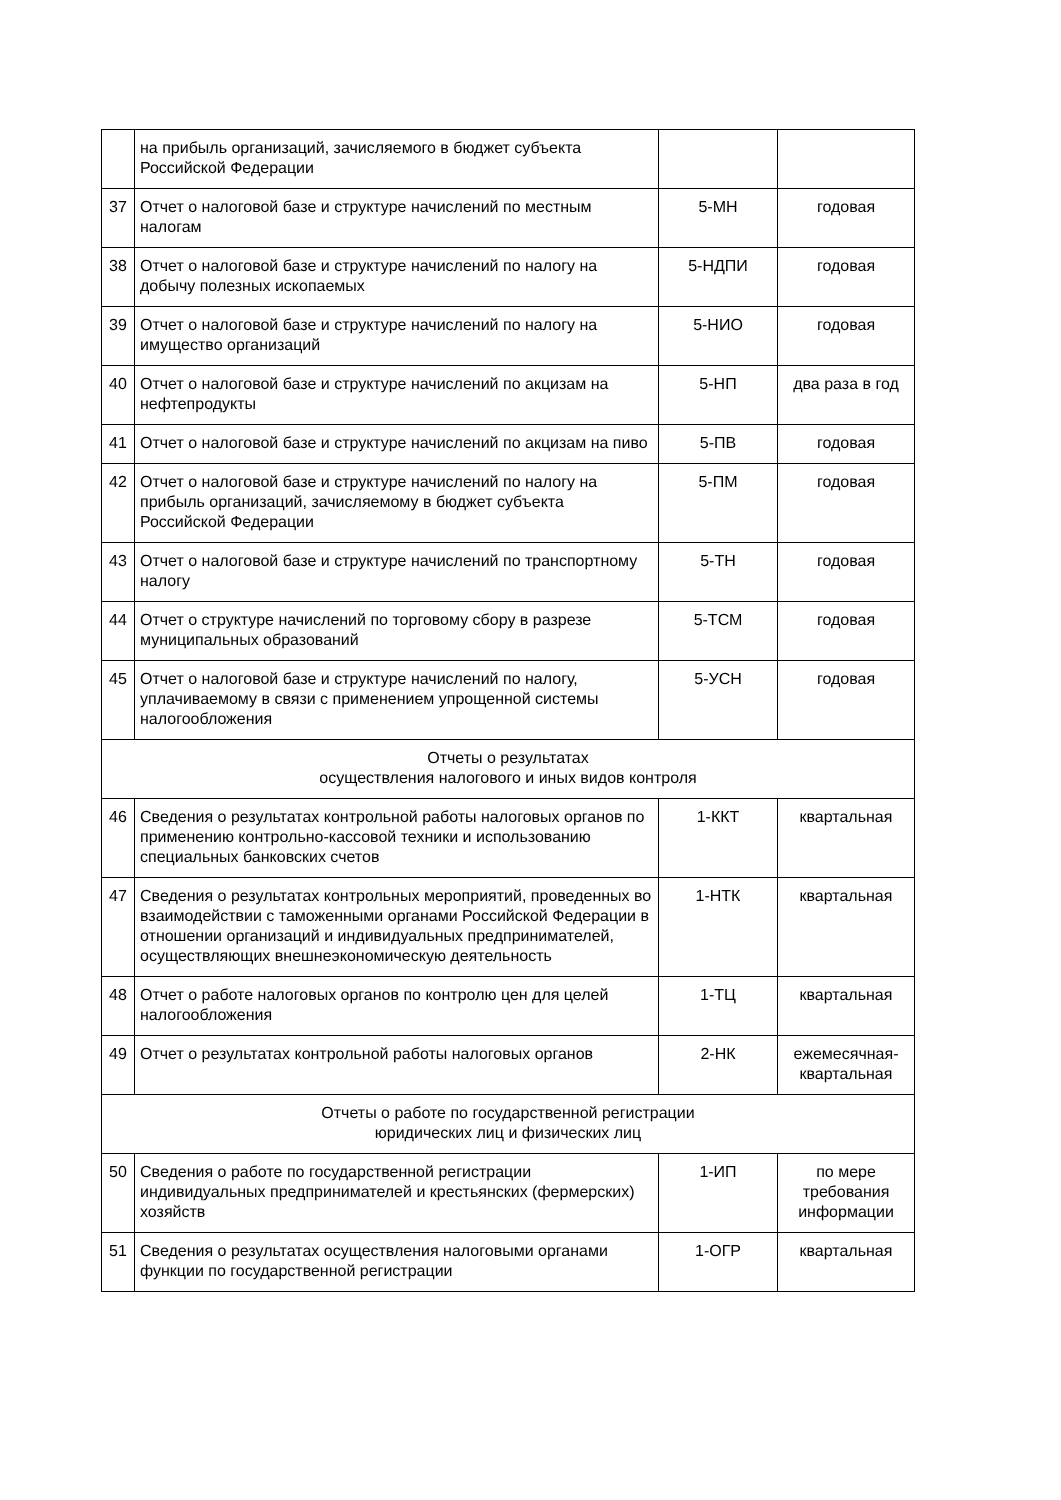| | на прибыль организаций, зачисляемого в бюджет субъекта Российской Федерации | | |
| 37 | Отчет о налоговой базе и структуре начислений по местным налогам | 5-МН | годовая |
| 38 | Отчет о налоговой базе и структуре начислений по налогу на добычу полезных ископаемых | 5-НДПИ | годовая |
| 39 | Отчет о налоговой базе и структуре начислений по налогу на имущество организаций | 5-НИО | годовая |
| 40 | Отчет о налоговой базе и структуре начислений по акцизам на нефтепродукты | 5-НП | два раза в год |
| 41 | Отчет о налоговой базе и структуре начислений по акцизам на пиво | 5-ПВ | годовая |
| 42 | Отчет о налоговой базе и структуре начислений по налогу на прибыль организаций, зачисляемому в бюджет субъекта Российской Федерации | 5-ПМ | годовая |
| 43 | Отчет о налоговой базе и структуре начислений по транспортному налогу | 5-ТН | годовая |
| 44 | Отчет о структуре начислений по торговому сбору в разрезе муниципальных образований | 5-ТСМ | годовая |
| 45 | Отчет о налоговой базе и структуре начислений по налогу, уплачиваемому в связи с применением упрощенной системы налогообложения | 5-УСН | годовая |
| Отчеты о результатах осуществления налогового и иных видов контроля | | | |
| 46 | Сведения о результатах контрольной работы налоговых органов по применению контрольно-кассовой техники и использованию специальных банковских счетов | 1-ККТ | квартальная |
| 47 | Сведения о результатах контрольных мероприятий, проведенных во взаимодействии с таможенными органами Российской Федерации в отношении организаций и индивидуальных предпринимателей, осуществляющих внешнеэкономическую деятельность | 1-НТК | квартальная |
| 48 | Отчет о работе налоговых органов по контролю цен для целей налогообложения | 1-ТЦ | квартальная |
| 49 | Отчет о результатах контрольной работы налоговых органов | 2-НК | ежемесячная-квартальная |
| Отчеты о работе по государственной регистрации юридических лиц и физических лиц | | | |
| 50 | Сведения о работе по государственной регистрации индивидуальных предпринимателей и крестьянских (фермерских) хозяйств | 1-ИП | по мере требования информации |
| 51 | Сведения о результатах осуществления налоговыми органами функции по государственной регистрации | 1-ОГР | квартальная |